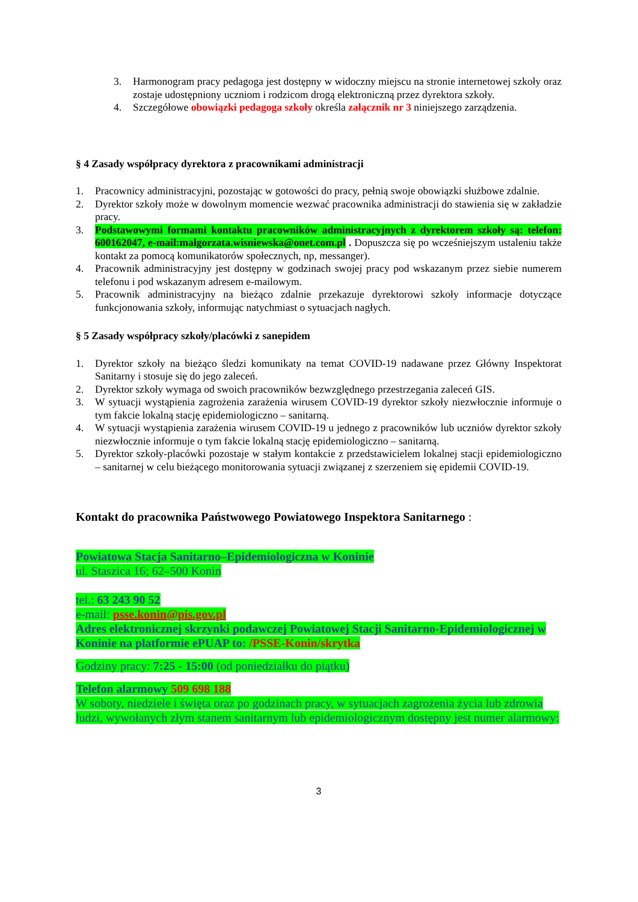3. Harmonogram pracy pedagoga jest dostępny w widoczny miejscu na stronie internetowej szkoły oraz zostaje udostępniony uczniom i rodzicom drogą elektroniczną przez dyrektora szkoły.
4. Szczegółowe obowiązki pedagoga szkoły określa załącznik nr 3 niniejszego zarządzenia.
§ 4 Zasady współpracy dyrektora z pracownikami administracji
1. Pracownicy administracyjni, pozostając w gotowości do pracy, pełnią swoje obowiązki służbowe zdalnie.
2. Dyrektor szkoły może w dowolnym momencie wezwać pracownika administracji do stawienia się w zakładzie pracy.
3. Podstawowymi formami kontaktu pracowników administracyjnych z dyrektorem szkoły są: telefon: 600162047, e-mail:malgorzata.wisniewska@onet.com.pl . Dopuszcza się po wcześniejszym ustaleniu także kontakt za pomocą komunikatorów społecznych, np, messanger).
4. Pracownik administracyjny jest dostępny w godzinach swojej pracy pod wskazanym przez siebie numerem telefonu i pod wskazanym adresem e-mailowym.
5. Pracownik administracyjny na bieżąco zdalnie przekazuje dyrektorowi szkoły informacje dotyczące funkcjonowania szkoły, informując natychmiast o sytuacjach nagłych.
§ 5 Zasady współpracy szkoły/placówki z sanepidem
1. Dyrektor szkoły na bieżąco śledzi komunikaty na temat COVID-19 nadawane przez Główny Inspektorat Sanitarny i stosuje się do jego zaleceń.
2. Dyrektor szkoły wymaga od swoich pracowników bezwzględnego przestrzegania zaleceń GIS.
3. W sytuacji wystąpienia zagrożenia zarażenia wirusem COVID-19 dyrektor szkoły niezwłocznie informuje o tym fakcie lokalną stację epidemiologiczno – sanitarną.
4. W sytuacji wystąpienia zarażenia wirusem COVID-19 u jednego z pracowników lub uczniów dyrektor szkoły niezwłocznie informuje o tym fakcie lokalną stację epidemiologiczno – sanitarną.
5. Dyrektor szkoły-placówki pozostaje w stałym kontakcie z przedstawicielem lokalnej stacji epidemiologiczno – sanitarnej w celu bieżącego monitorowania sytuacji związanej z szerzeniem się epidemii COVID-19.
Kontakt do pracownika Państwowego Powiatowego Inspektora Sanitarnego :
Powiatowa Stacja Sanitarno–Epidemiologiczna w Koninie
ul. Staszica 16; 62–500 Konin
tel.: 63 243 90 52
e-mail: psse.konin@pis.gov.pl
Adres elektronicznej skrzynki podawczej Powiatowej Stacji Sanitarno-Epidemiologicznej w Koninie na platformie ePUAP to: /PSSE-Konin/skrytka
Godziny pracy: 7:25 - 15:00 (od poniedziałku do piątku)
Telefon alarmowy 509 698 188
W soboty, niedziele i święta oraz po godzinach pracy, w sytuacjach zagrożenia życia lub zdrowia ludzi, wywołanych złym stanem sanitarnym lub epidemiologicznym dostępny jest numer alarmowy:
3